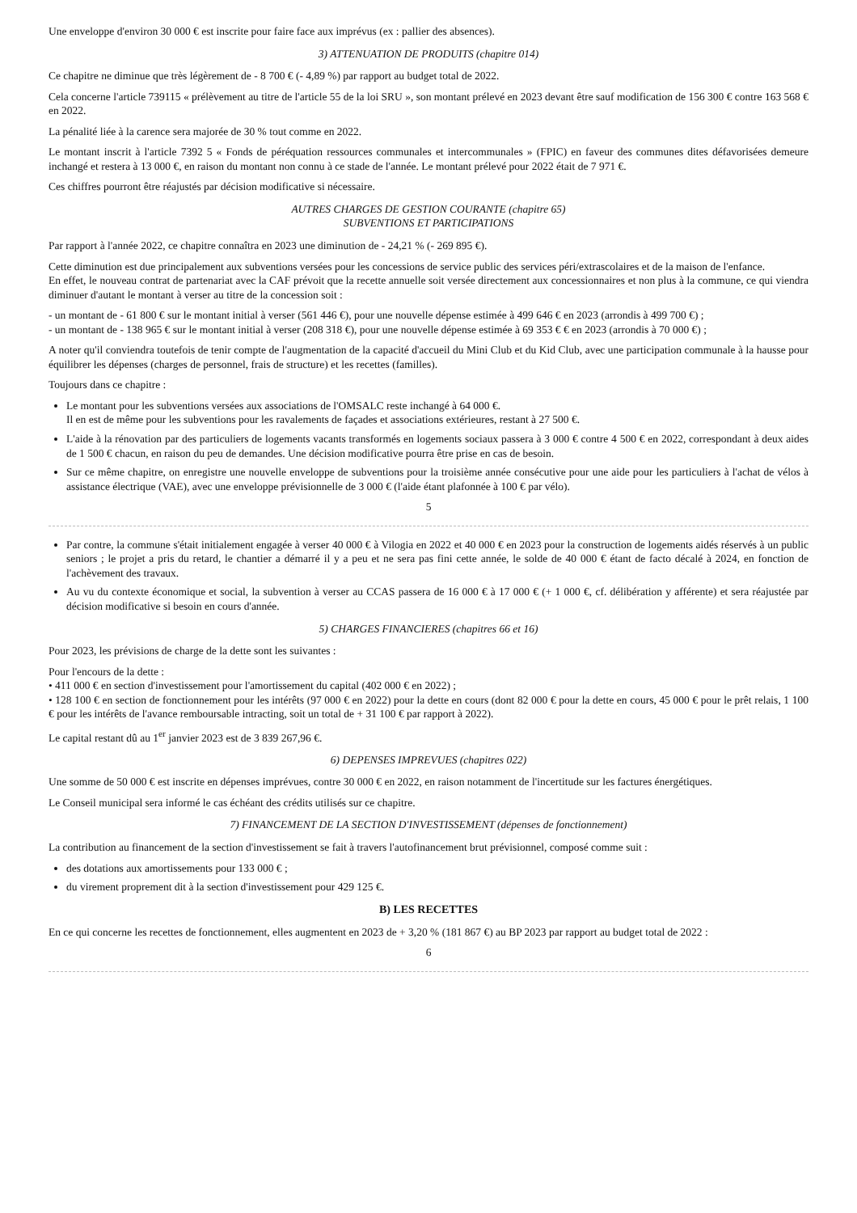Une enveloppe d'environ 30 000 € est inscrite pour faire face aux imprévus (ex : pallier des absences).
3) ATTENUATION DE PRODUITS (chapitre 014)
Ce chapitre ne diminue que très légèrement de - 8 700 € (- 4,89 %) par rapport au budget total de 2022.
Cela concerne l'article 739115 « prélèvement au titre de l'article 55 de la loi SRU », son montant prélevé en 2023 devant être sauf modification de 156 300 € contre 163 568 € en 2022.
La pénalité liée à la carence sera majorée de 30 % tout comme en 2022.
Le montant inscrit à l'article 7392 5 « Fonds de péréquation ressources communales et intercommunales » (FPIC) en faveur des communes dites défavorisées demeure inchangé et restera à 13 000 €, en raison du montant non connu à ce stade de l'année. Le montant prélevé pour 2022 était de 7 971 €.
Ces chiffres pourront être réajustés par décision modificative si nécessaire.
AUTRES CHARGES DE GESTION COURANTE (chapitre 65)
SUBVENTIONS ET PARTICIPATIONS
Par rapport à l'année 2022, ce chapitre connaîtra en 2023 une diminution de - 24,21 % (- 269 895 €).
Cette diminution est due principalement aux subventions versées pour les concessions de service public des services péri/extrascolaires et de la maison de l'enfance.
En effet, le nouveau contrat de partenariat avec la CAF prévoit que la recette annuelle soit versée directement aux concessionnaires et non plus à la commune, ce qui viendra diminuer d'autant le montant à verser au titre de la concession soit :
- un montant de - 61 800 € sur le montant initial à verser (561 446 €), pour une nouvelle dépense estimée à 499 646 € en 2023 (arrondis à 499 700 €) ;
- un montant de - 138 965 € sur le montant initial à verser (208 318 €), pour une nouvelle dépense estimée à 69 353 € € en 2023 (arrondis à 70 000 €) ;
A noter qu'il conviendra toutefois de tenir compte de l'augmentation de la capacité d'accueil du Mini Club et du Kid Club, avec une participation communale à la hausse pour équilibrer les dépenses (charges de personnel, frais de structure) et les recettes (familles).
Toujours dans ce chapitre :
Le montant pour les subventions versées aux associations de l'OMSALC reste inchangé à 64 000 €.
Il en est de même pour les subventions pour les ravalements de façades et associations extérieures, restant à 27 500 €.
L'aide à la rénovation par des particuliers de logements vacants transformés en logements sociaux passera à 3 000 € contre 4 500 € en 2022, correspondant à deux aides de 1 500 € chacun, en raison du peu de demandes. Une décision modificative pourra être prise en cas de besoin.
Sur ce même chapitre, on enregistre une nouvelle enveloppe de subventions pour la troisième année consécutive pour une aide pour les particuliers à l'achat de vélos à assistance électrique (VAE), avec une enveloppe prévisionnelle de 3 000 € (l'aide étant plafonnée à 100 € par vélo).
5
Par contre, la commune s'était initialement engagée à verser 40 000 € à Vilogia en 2022 et 40 000 € en 2023 pour la construction de logements aidés réservés à un public seniors ; le projet a pris du retard, le chantier a démarré il y a peu et ne sera pas fini cette année, le solde de 40 000 € étant de facto décalé à 2024, en fonction de l'achèvement des travaux.
Au vu du contexte économique et social, la subvention à verser au CCAS passera de 16 000 € à 17 000 € (+ 1 000 €, cf. délibération y afférente) et sera réajustée par décision modificative si besoin en cours d'année.
5) CHARGES FINANCIERES (chapitres 66 et 16)
Pour 2023, les prévisions de charge de la dette sont les suivantes :
Pour l'encours de la dette :
• 411 000 € en section d'investissement pour l'amortissement du capital (402 000 € en 2022) ;
• 128 100 € en section de fonctionnement pour les intérêts (97 000 € en 2022) pour la dette en cours (dont 82 000 € pour la dette en cours, 45 000 € pour le prêt relais, 1 100 € pour les intérêts de l'avance remboursable intracting, soit un total de + 31 100 € par rapport à 2022).
Le capital restant dû au 1<sup>er</sup> janvier 2023 est de 3 839 267,96 €.
6) DEPENSES IMPREVUES (chapitres 022)
Une somme de 50 000 € est inscrite en dépenses imprévues, contre 30 000 € en 2022, en raison notamment de l'incertitude sur les factures énergétiques.
Le Conseil municipal sera informé le cas échéant des crédits utilisés sur ce chapitre.
7) FINANCEMENT DE LA SECTION D'INVESTISSEMENT (dépenses de fonctionnement)
La contribution au financement de la section d'investissement se fait à travers l'autofinancement brut prévisionnel, composé comme suit :
des dotations aux amortissements pour 133 000 € ;
du virement proprement dit à la section d'investissement pour 429 125 €.
B) LES RECETTES
En ce qui concerne les recettes de fonctionnement, elles augmentent en 2023 de + 3,20 % (181 867 €) au BP 2023 par rapport au budget total de 2022 :
6